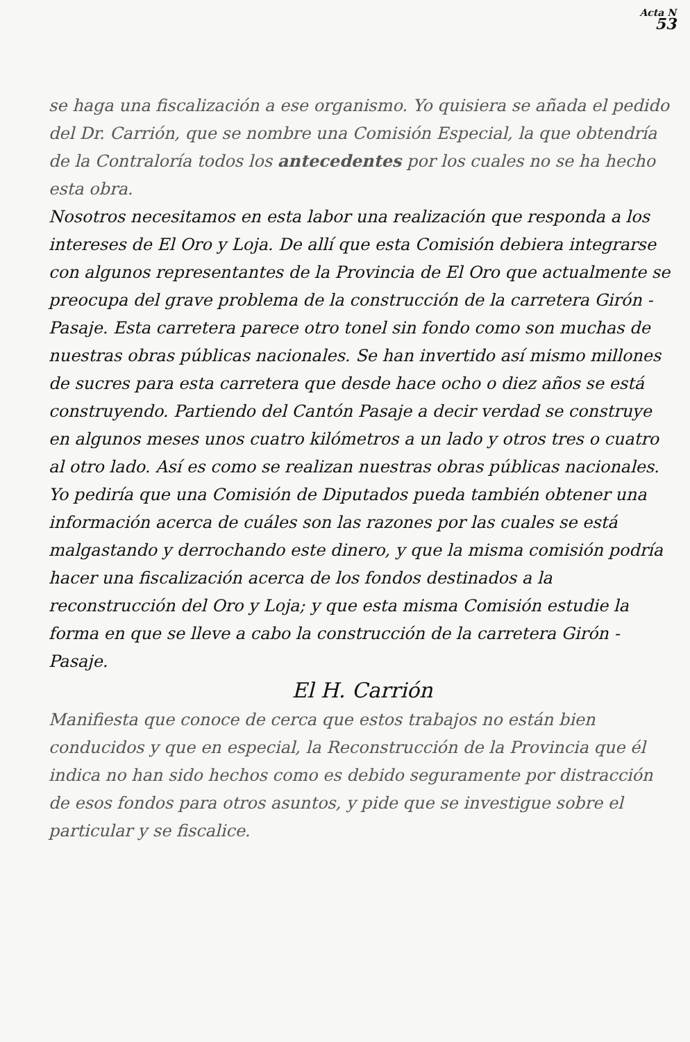Acta N
53
se haga una fiscalización a ese organismo. Yo quisiera se añada el pedido del Dr. Carrión, que se nombre una Comisión Especial, la que obtendría de la Contraloría todos los antecedentes por los cuales no se ha hecho esta obra.
Nosotros necesitamos en esta labor una realización que responda a los intereses de El Oro y Loja. De allí que esta Comisión debiera integrarse con algunos representantes de la Provincia de El Oro que actualmente se preocupa del grave problema de la construcción de la carretera Girón - Pasaje. Esta carretera parece otro tonel sin fondo como son muchas de nuestras obras públicas nacionales. Se han invertido así mismo millones de sucres para esta carretera que desde hace ocho o diez años se está construyendo. Partiendo del Cantón Pasaje a decir verdad se construye en algunos meses unos cuatro kilómetros a un lado y otros tres o cuatro al otro lado. Así es como se realizan nuestras obras públicas nacionales. Yo pediría que una Comisión de Diputados pueda también obtener una información acerca de cuáles son las razones por las cuales se está malgastando y derrochando este dinero, y que la misma comisión podría hacer una fiscalización acerca de los fondos destinados a la reconstrucción del Oro y Loja; y que esta misma Comisión estudie la forma en que se lleve a cabo la construcción de la carretera Girón - Pasaje.
El H. Carrión
Manifiesta que conoce de cerca que estos trabajos no están bien conducidos y que en especial, la Reconstrucción de la Provincia que él indica no han sido hechos como es debido seguramente por distracción de esos fondos para otros asuntos, y pide que se investigue sobre el particular y se fiscalice.